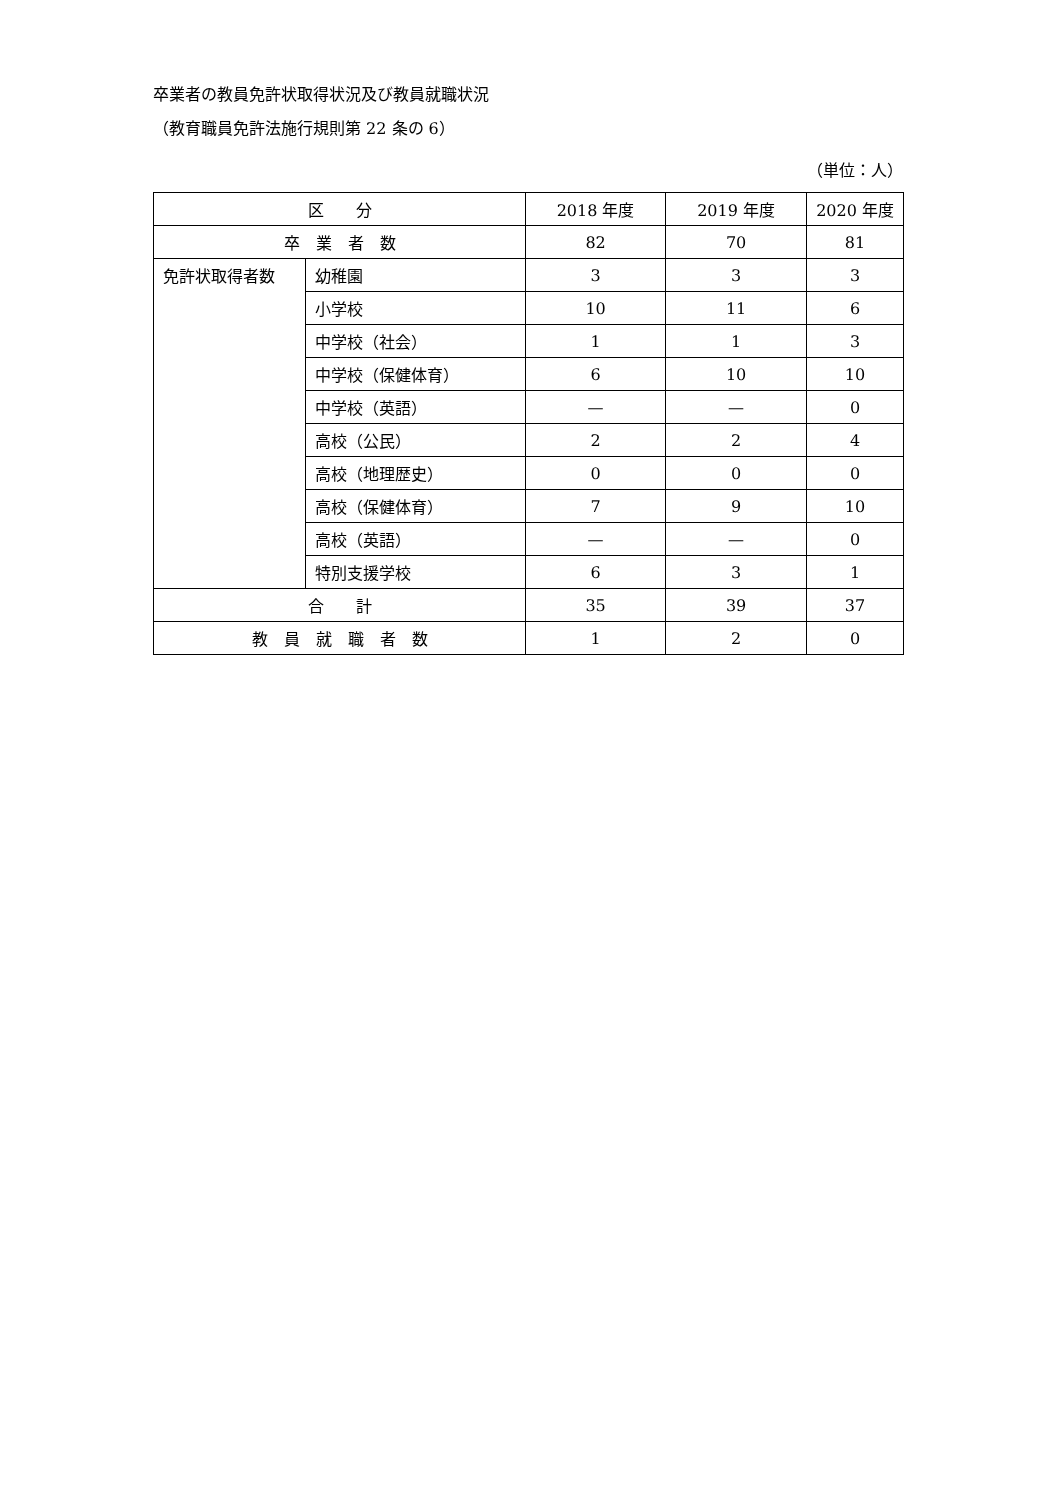卒業者の教員免許状取得状況及び教員就職状況
（教育職員免許法施行規則第 22 条の 6）
（単位：人）
| 区 分 | | 2018 年度 | 2019 年度 | 2020 年度 |
| --- | --- | --- | --- | --- |
| 卒 業 者 数 | | 82 | 70 | 81 |
| 免許状取得者数 | 幼稚園 | 3 | 3 | 3 |
| | 小学校 | 10 | 11 | 6 |
| | 中学校（社会） | 1 | 1 | 3 |
| | 中学校（保健体育） | 6 | 10 | 10 |
| | 中学校（英語） | — | — | 0 |
| | 高校（公民） | 2 | 2 | 4 |
| | 高校（地理歴史） | 0 | 0 | 0 |
| | 高校（保健体育） | 7 | 9 | 10 |
| | 高校（英語） | — | — | 0 |
| | 特別支援学校 | 6 | 3 | 1 |
| 合 計 | | 35 | 39 | 37 |
| 教 員 就 職 者 数 | | 1 | 2 | 0 |